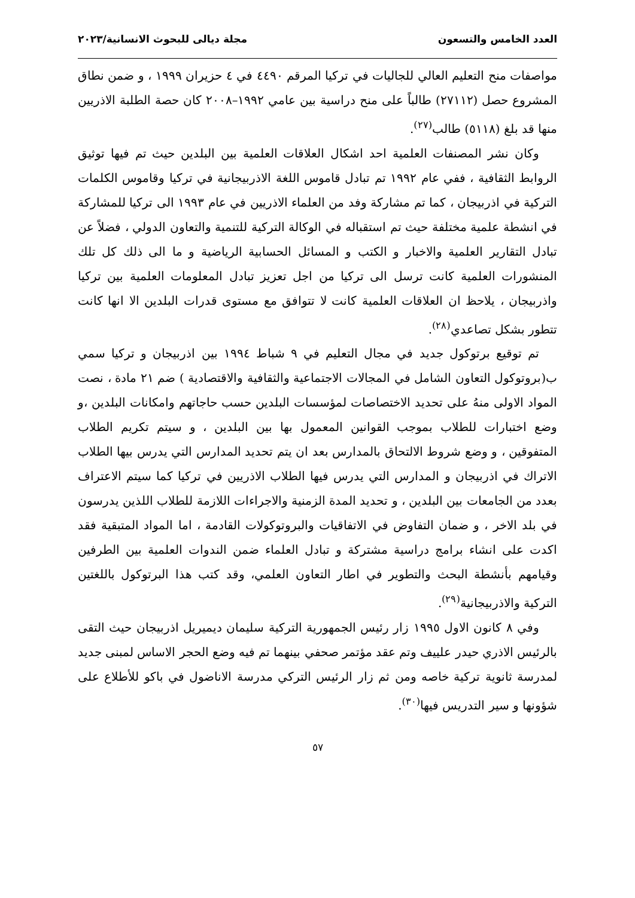العدد الخامس والتسعون مجلة ديالى للبحوث الانسانية/٢٠٢٣
مواصفات منح التعليم العالي للجاليات في تركيا المرقم ٤٤٩٠ في ٤ حزيران ١٩٩٩ ، و ضمن نطاق المشروع حصل (٢٧١١٢) طالباً على منح دراسية بين عامي ١٩٩٢–٢٠٠٨ كان حصة الطلبة الاذريين منها قد بلغ (٥١١٨) طالب<sup>(٢٧)</sup>.
وكان نشر المصنفات العلمية احد اشكال العلاقات العلمية بين البلدين حيث تم فيها توثيق الروابط الثقافية ، ففي عام ١٩٩٢ تم تبادل قاموس اللغة الاذربيجانية في تركيا وقاموس الكلمات التركية في اذربيجان ، كما تم مشاركة وفد من العلماء الاذريين في عام ١٩٩٣ الى تركيا للمشاركة في انشطة علمية مختلفة حيث تم استقباله في الوكالة التركية للتنمية والتعاون الدولي ، فضلاً عن تبادل التقارير العلمية والاخبار و الكتب و المسائل الحسابية الرياضية و ما الى ذلك كل تلك المنشورات العلمية كانت ترسل الى تركيا من اجل تعزيز تبادل المعلومات العلمية بين تركيا واذربيجان ، يلاحظ ان العلاقات العلمية كانت لا تتوافق مع مستوى قدرات البلدين الا انها كانت تتطور بشكل تصاعدي<sup>(٢٨)</sup>.
تم توقيع برتوكول جديد في مجال التعليم في ٩ شباط ١٩٩٤ بين اذربيجان و تركيا سمي ب(بروتوكول التعاون الشامل في المجالات الاجتماعية والثقافية والاقتصادية ) ضم ٢١ مادة ، نصت المواد الاولى منهُ على تحديد الاختصاصات لمؤسسات البلدين حسب حاجاتهم وامكانات البلدين ،و وضع اختبارات للطلاب بموجب القوانين المعمول بها بين البلدين ، و سيتم تكريم الطلاب المتفوقين ، و وضع شروط الالتحاق بالمدارس بعد ان يتم تحديد المدارس التي يدرس بيها الطلاب الاتراك في اذربيجان و المدارس التي يدرس فيها الطلاب الاذريين في تركيا كما سيتم الاعتراف بعدد من الجامعات بين البلدين ، و تحديد المدة الزمنية والاجراءات اللازمة للطلاب اللذين يدرسون في بلد الاخر ، و ضمان التفاوض في الاتفاقيات والبروتوكولات القادمة ، اما المواد المتبقية فقد اكدت على انشاء برامج دراسية مشتركة و تبادل العلماء ضمن الندوات العلمية بين الطرفين وقيامهم بأنشطة البحث والتطوير في اطار التعاون العلمي، وقد كتب هذا البرتوكول باللغتين التركية والاذربيجانية<sup>(٢٩)</sup>.
وفي ٨ كانون الاول ١٩٩٥ زار رئيس الجمهورية التركية سليمان ديميريل اذربيجان حيث التقى بالرئيس الاذري حيدر علييف وتم عقد مؤتمر صحفي بينهما تم فيه وضع الحجر الاساس لمبنى جديد لمدرسة ثانوية تركية خاصه ومن ثم زار الرئيس التركي مدرسة الاناضول في باكو للأطلاع على شؤونها و سير التدريس فيها<sup>(٣٠)</sup>.
٥٧